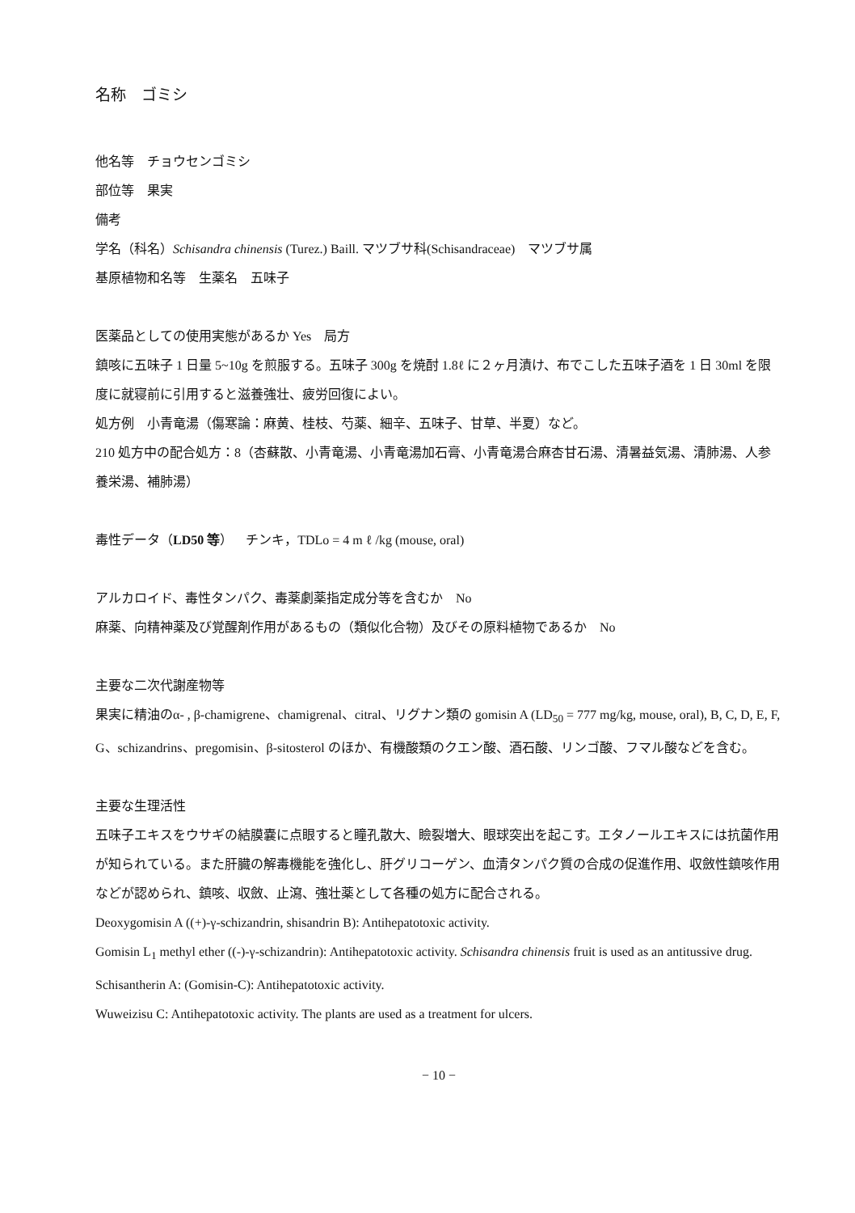名称　ゴミシ
他名等　チョウセンゴミシ
部位等　果実
備考
学名（科名）Schisandra chinensis (Turez.) Baill. マツブサ科(Schisandraceae)　マツブサ属
基原植物和名等　生薬名　五味子
医薬品としての使用実態があるか Yes　局方
鎮咳に五味子 1 日量 5~10g を煎服する。五味子 300g を焼酎 1.8ℓ に２ヶ月漬け、布でこした五味子酒を 1 日 30ml を限度に就寝前に引用すると滋養強壮、疲労回復によい。
処方例　小青竜湯（傷寒論：麻黄、桂枝、芍薬、細辛、五味子、甘草、半夏）など。
210 処方中の配合処方：8（杏蘇散、小青竜湯、小青竜湯加石膏、小青竜湯合麻杏甘石湯、清暑益気湯、清肺湯、人参養栄湯、補肺湯）
毒性データ（LD50 等）　チンキ，TDLo = 4 m ℓ /kg (mouse, oral)
アルカロイド、毒性タンパク、毒薬劇薬指定成分等を含むか　No
麻薬、向精神薬及び覚醒剤作用があるもの（類似化合物）及びその原料植物であるか　No
主要な二次代謝産物等
果実に精油のα- , β-chamigrene、chamigrenal、citral、リグナン類の gomisin A (LD<sub>50</sub> = 777 mg/kg, mouse, oral), B, C, D, E, F, G、schizandrins、pregomisin、β-sitosterol のほか、有機酸類のクエン酸、酒石酸、リンゴ酸、フマル酸などを含む。
主要な生理活性
五味子エキスをウサギの結膜嚢に点眼すると瞳孔散大、瞼裂増大、眼球突出を起こす。エタノールエキスには抗菌作用が知られている。また肝臓の解毒機能を強化し、肝グリコーゲン、血清タンパク質の合成の促進作用、収斂性鎮咳作用などが認められ、鎮咳、収斂、止瀉、強壮薬として各種の処方に配合される。
Deoxygomisin A ((+)-γ-schizandrin, shisandrin B): Antihepatotoxic activity.
Gomisin L<sub>1</sub> methyl ether ((-)-γ-schizandrin): Antihepatotoxic activity. Schisandra chinensis fruit is used as an antitussive drug.
Schisantherin A: (Gomisin-C): Antihepatotoxic activity.
Wuweizisu C: Antihepatotoxic activity. The plants are used as a treatment for ulcers.
− 10 −